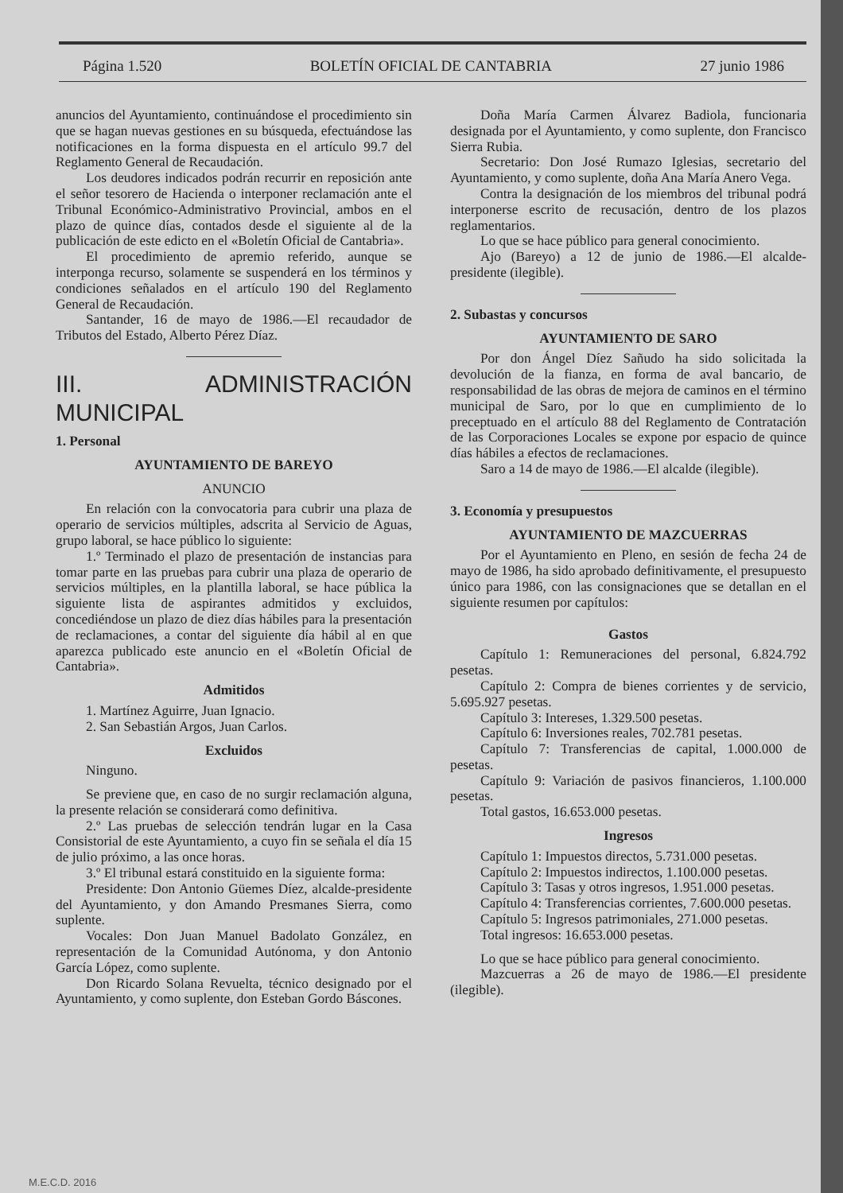Página 1.520 BOLETÍN OFICIAL DE CANTABRIA 27 junio 1986
anuncios del Ayuntamiento, continuándose el procedimiento sin que se hagan nuevas gestiones en su búsqueda, efectuándose las notificaciones en la forma dispuesta en el artículo 99.7 del Reglamento General de Recaudación.
Los deudores indicados podrán recurrir en reposición ante el señor tesorero de Hacienda o interponer reclamación ante el Tribunal Económico-Administrativo Provincial, ambos en el plazo de quince días, contados desde el siguiente al de la publicación de este edicto en el «Boletín Oficial de Cantabria».
El procedimiento de apremio referido, aunque se interponga recurso, solamente se suspenderá en los términos y condiciones señalados en el artículo 190 del Reglamento General de Recaudación.
Santander, 16 de mayo de 1986.—El recaudador de Tributos del Estado, Alberto Pérez Díaz.
III. ADMINISTRACIÓN MUNICIPAL
1. Personal
AYUNTAMIENTO DE BAREYO
ANUNCIO
En relación con la convocatoria para cubrir una plaza de operario de servicios múltiples, adscrita al Servicio de Aguas, grupo laboral, se hace público lo siguiente:
1.º Terminado el plazo de presentación de instancias para tomar parte en las pruebas para cubrir una plaza de operario de servicios múltiples, en la plantilla laboral, se hace pública la siguiente lista de aspirantes admitidos y excluidos, concediéndose un plazo de diez días hábiles para la presentación de reclamaciones, a contar del siguiente día hábil al en que aparezca publicado este anuncio en el «Boletín Oficial de Cantabria».
Admitidos
1. Martínez Aguirre, Juan Ignacio.
2. San Sebastián Argos, Juan Carlos.
Excluidos
Ninguno.
Se previene que, en caso de no surgir reclamación alguna, la presente relación se considerará como definitiva.
2.º Las pruebas de selección tendrán lugar en la Casa Consistorial de este Ayuntamiento, a cuyo fin se señala el día 15 de julio próximo, a las once horas.
3.º El tribunal estará constituido en la siguiente forma:
Presidente: Don Antonio Güemes Díez, alcalde-presidente del Ayuntamiento, y don Amando Presmanes Sierra, como suplente.
Vocales: Don Juan Manuel Badolato González, en representación de la Comunidad Autónoma, y don Antonio García López, como suplente.
Don Ricardo Solana Revuelta, técnico designado por el Ayuntamiento, y como suplente, don Esteban Gordo Báscones.
Doña María Carmen Álvarez Badiola, funcionaria designada por el Ayuntamiento, y como suplente, don Francisco Sierra Rubia.
Secretario: Don José Rumazo Iglesias, secretario del Ayuntamiento, y como suplente, doña Ana María Anero Vega.
Contra la designación de los miembros del tribunal podrá interponerse escrito de recusación, dentro de los plazos reglamentarios.
Lo que se hace público para general conocimiento.
Ajo (Bareyo) a 12 de junio de 1986.—El alcalde-presidente (ilegible).
2. Subastas y concursos
AYUNTAMIENTO DE SARO
Por don Ángel Díez Sañudo ha sido solicitada la devolución de la fianza, en forma de aval bancario, de responsabilidad de las obras de mejora de caminos en el término municipal de Saro, por lo que en cumplimiento de lo preceptuado en el artículo 88 del Reglamento de Contratación de las Corporaciones Locales se expone por espacio de quince días hábiles a efectos de reclamaciones.
Saro a 14 de mayo de 1986.—El alcalde (ilegible).
3. Economía y presupuestos
AYUNTAMIENTO DE MAZCUERRAS
Por el Ayuntamiento en Pleno, en sesión de fecha 24 de mayo de 1986, ha sido aprobado definitivamente, el presupuesto único para 1986, con las consignaciones que se detallan en el siguiente resumen por capítulos:
Gastos
Capítulo 1: Remuneraciones del personal, 6.824.792 pesetas.
Capítulo 2: Compra de bienes corrientes y de servicio, 5.695.927 pesetas.
Capítulo 3: Intereses, 1.329.500 pesetas.
Capítulo 6: Inversiones reales, 702.781 pesetas.
Capítulo 7: Transferencias de capital, 1.000.000 de pesetas.
Capítulo 9: Variación de pasivos financieros, 1.100.000 pesetas.
Total gastos, 16.653.000 pesetas.
Ingresos
Capítulo 1: Impuestos directos, 5.731.000 pesetas.
Capítulo 2: Impuestos indirectos, 1.100.000 pesetas.
Capítulo 3: Tasas y otros ingresos, 1.951.000 pesetas.
Capítulo 4: Transferencias corrientes, 7.600.000 pesetas.
Capítulo 5: Ingresos patrimoniales, 271.000 pesetas.
Total ingresos: 16.653.000 pesetas.
Lo que se hace público para general conocimiento.
Mazcuerras a 26 de mayo de 1986.—El presidente (ilegible).
M.E.C.D. 2016